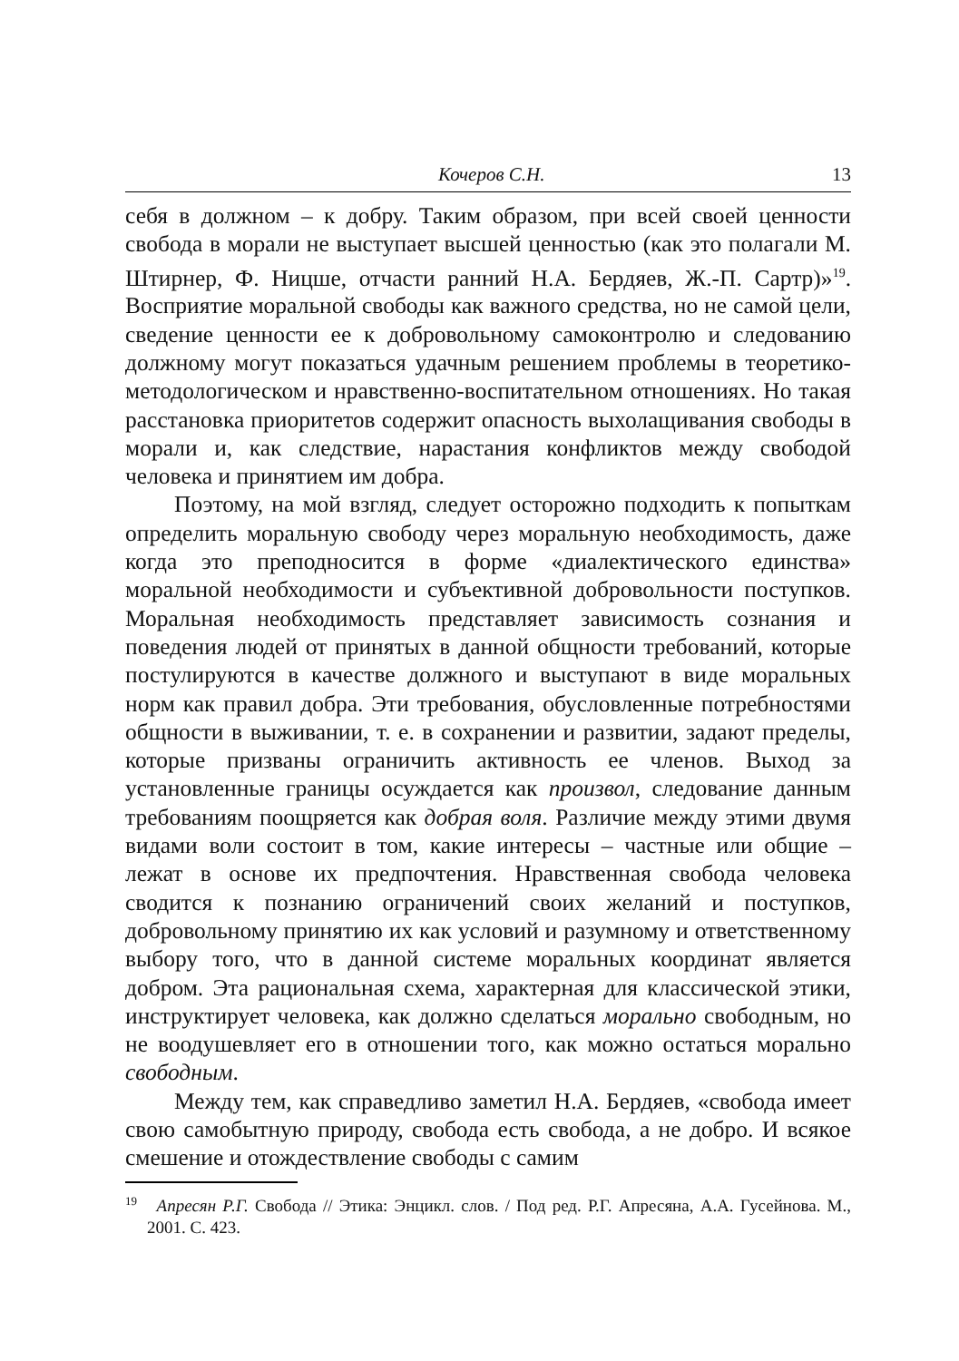Кочеров С.Н. 13
себя в должном – к добру. Таким образом, при всей своей ценности свобода в морали не выступает высшей ценностью (как это полагали М. Штирнер, Ф. Ницше, отчасти ранний Н.А. Бердяев, Ж.-П. Сартр)»<sup>19</sup>. Восприятие моральной свободы как важного средства, но не самой цели, сведение ценности ее к добровольному самоконтролю и следованию должному могут показаться удачным решением проблемы в теоретико-методологическом и нравственно-воспитательном отношениях. Но такая расстановка приоритетов содержит опасность выхолащивания свободы в морали и, как следствие, нарастания конфликтов между свободой человека и принятием им добра.
Поэтому, на мой взгляд, следует осторожно подходить к попыткам определить моральную свободу через моральную необходимость, даже когда это преподносится в форме «диалектического единства» моральной необходимости и субъективной добровольности поступков. Моральная необходимость представляет зависимость сознания и поведения людей от принятых в данной общности требований, которые постулируются в качестве должного и выступают в виде моральных норм как правил добра. Эти требования, обусловленные потребностями общности в выживании, т. е. в сохранении и развитии, задают пределы, которые призваны ограничить активность ее членов. Выход за установленные границы осуждается как произвол, следование данным требованиям поощряется как добрая воля. Различие между этими двумя видами воли состоит в том, какие интересы – частные или общие – лежат в основе их предпочтения. Нравственная свобода человека сводится к познанию ограничений своих желаний и поступков, добровольному принятию их как условий и разумному и ответственному выбору того, что в данной системе моральных координат является добром. Эта рациональная схема, характерная для классической этики, инструктирует человека, как должно сделаться морально свободным, но не воодушевляет его в отношении того, как можно остаться морально свободным.
Между тем, как справедливо заметил Н.А. Бердяев, «свобода имеет свою самобытную природу, свобода есть свобода, а не добро. И всякое смешение и отождествление свободы с самим
<sup>19</sup> Апресян Р.Г. Свобода // Этика: Энцикл. слов. / Под ред. Р.Г. Апресяна, А.А. Гусейнова. М., 2001. С. 423.